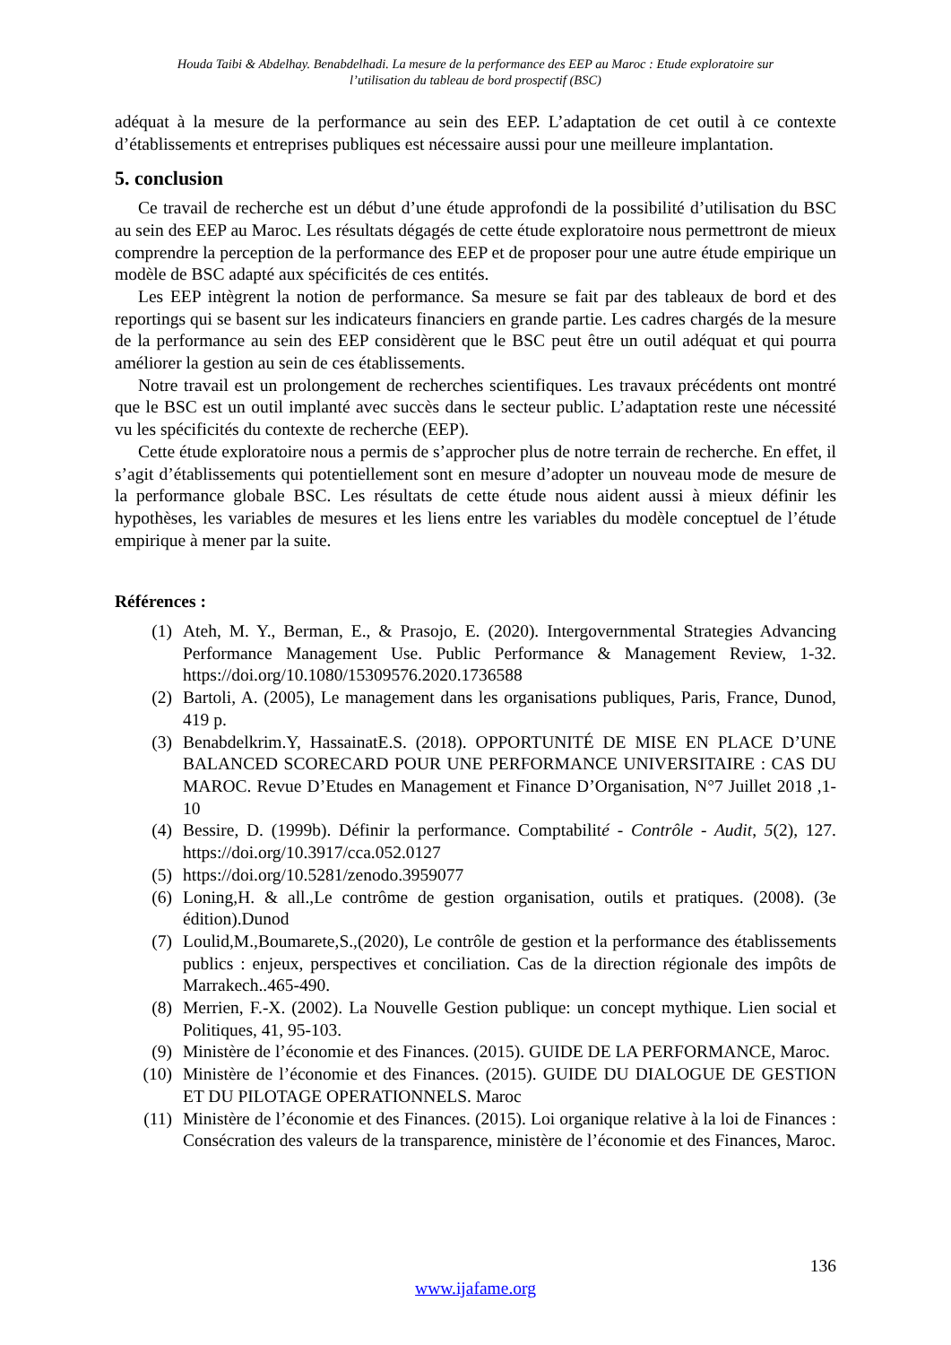Houda Taibi & Abdelhay. Benabdelhadi. La mesure de la performance des EEP au Maroc : Etude exploratoire sur
l’utilisation du tableau de bord prospectif (BSC)
adéquat à la mesure de la performance au sein des EEP. L’adaptation de cet outil à ce contexte d’établissements et entreprises publiques est nécessaire aussi pour une meilleure implantation.
5. conclusion
Ce travail de recherche est un début d’une étude approfondi de la possibilité d’utilisation du BSC au sein des EEP au Maroc. Les résultats dégagés de cette étude exploratoire nous permettront de mieux comprendre la perception de la performance des EEP et de proposer pour une autre étude empirique un modèle de BSC adapté aux spécificités de ces entités.
Les EEP intègrent la notion de performance. Sa mesure se fait par des tableaux de bord et des reportings qui se basent sur les indicateurs financiers en grande partie. Les cadres chargés de la mesure de la performance au sein des EEP considèrent que le BSC peut être un outil adéquat et qui pourra améliorer la gestion au sein de ces établissements.
Notre travail est un prolongement de recherches scientifiques. Les travaux précédents ont montré que le BSC est un outil implanté avec succès dans le secteur public. L’adaptation reste une nécessité vu les spécificités du contexte de recherche (EEP).
Cette étude exploratoire nous a permis de s’approcher plus de notre terrain de recherche. En effet, il s’agit d’établissements qui potentiellement sont en mesure d’adopter un nouveau mode de mesure de la performance globale BSC. Les résultats de cette étude nous aident aussi à mieux définir les hypothèses, les variables de mesures et les liens entre les variables du modèle conceptuel de l’étude empirique à mener par la suite.
Références :
(1) Ateh, M. Y., Berman, E., & Prasojo, E. (2020). Intergovernmental Strategies Advancing Performance Management Use. Public Performance & Management Review, 1-32. https://doi.org/10.1080/15309576.2020.1736588
(2) Bartoli, A. (2005), Le management dans les organisations publiques, Paris, France, Dunod, 419 p.
(3) Benabdelkrim.Y, HassainatE.S. (2018). OPPORTUNITÉ DE MISE EN PLACE D’UNE BALANCED SCORECARD POUR UNE PERFORMANCE UNIVERSITAIRE : CAS DU MAROC. Revue D’Etudes en Management et Finance D’Organisation, N°7 Juillet 2018 ,1-10
(4) Bessire, D. (1999b). Définir la performance. Comptabilité - Contrôle - Audit, 5(2), 127. https://doi.org/10.3917/cca.052.0127
(5) https://doi.org/10.5281/zenodo.3959077
(6) Loning,H. & all.,Le contrôme de gestion organisation, outils et pratiques. (2008). (3e édition).Dunod
(7) Loulid,M.,Boumarete,S.,(2020), Le contrôle de gestion et la performance des établissements publics : enjeux, perspectives et conciliation. Cas de la direction régionale des impôts de Marrakech..465-490.
(8) Merrien, F.-X. (2002). La Nouvelle Gestion publique: un concept mythique. Lien social et Politiques, 41, 95-103.
(9) Ministère de l’économie et des Finances. (2015). GUIDE DE LA PERFORMANCE, Maroc.
(10) Ministère de l’économie et des Finances. (2015). GUIDE DU DIALOGUE DE GESTION ET DU PILOTAGE OPERATIONNELS. Maroc
(11) Ministère de l’économie et des Finances. (2015). Loi organique relative à la loi de Finances : Consécration des valeurs de la transparence, ministère de l’économie et des Finances, Maroc.
136
www.ijafame.org